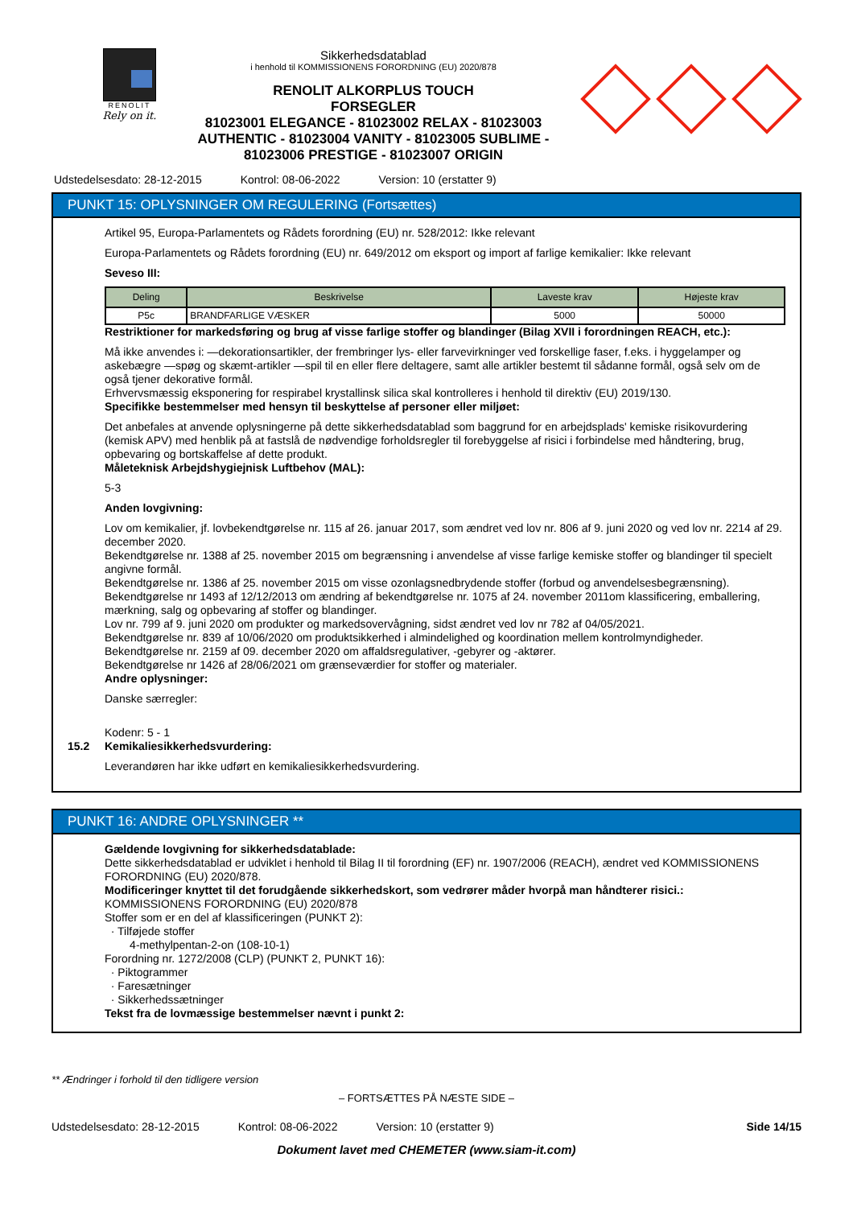RENOLIT
Rely on it.
Sikkerhedsdatablad
i henhold til KOMMISSIONENS FORORDNING (EU) 2020/878
RENOLIT ALKORPLUS TOUCH
FORSEGLER
81023001 ELEGANCE - 81023002 RELAX - 81023003
AUTHENTIC - 81023004 VANITY - 81023005 SUBLIME -
81023006 PRESTIGE - 81023007 ORIGIN
Udstedelsesdato: 28-12-2015 Kontrol: 08-06-2022 Version: 10 (erstatter 9)
PUNKT 15: OPLYSNINGER OM REGULERING (Fortsættes)
Artikel 95, Europa-Parlamentets og Rådets forordning (EU) nr. 528/2012: Ikke relevant
Europa-Parlamentets og Rådets forordning (EU) nr. 649/2012 om eksport og import af farlige kemikalier: Ikke relevant
Seveso III:
| Deling | Beskrivelse | Laveste krav | Højeste krav |
| --- | --- | --- | --- |
| P5c | BRANDFARLIGE VÆSKER | 5000 | 50000 |
Restriktioner for markedsføring og brug af visse farlige stoffer og blandinger (Bilag XVII i forordningen REACH, etc.):
Må ikke anvendes i: —dekorationsartikler, der frembringer lys- eller farvevirkninger ved forskellige faser, f.eks. i hyggelamper og askebægre —spøg og skæmt-artikler —spil til en eller flere deltagere, samt alle artikler bestemt til sådanne formål, også selv om de også tjener dekorative formål.
Erhvervsmæssig eksponering for respirabel krystallinsk silica skal kontrolleres i henhold til direktiv (EU) 2019/130.
Specifikke bestemmelser med hensyn til beskyttelse af personer eller miljøet:
Det anbefales at anvende oplysningerne på dette sikkerhedsdatablad som baggrund for en arbejdsplads' kemiske risikovurdering (kemisk APV) med henblik på at fastslå de nødvendige forholdsregler til forebyggelse af risici i forbindelse med håndtering, brug, opbevaring og bortskaffelse af dette produkt.
Måleteknisk Arbejdshygiejnisk Luftbehov (MAL):
5-3
Anden lovgivning:
Lov om kemikalier, jf. lovbekendtgørelse nr. 115 af 26. januar 2017, som ændret ved lov nr. 806 af 9. juni 2020 og ved lov nr. 2214 af 29. december 2020.
Bekendtgørelse nr. 1388 af 25. november 2015 om begrænsning i anvendelse af visse farlige kemiske stoffer og blandinger til specielt angivne formål.
Bekendtgørelse nr. 1386 af 25. november 2015 om visse ozonlagsnedbrydende stoffer (forbud og anvendelsesbegrænsning).
Bekendtgørelse nr 1493 af 12/12/2013 om ændring af bekendtgørelse nr. 1075 af 24. november 2011om klassificering, emballering, mærkning, salg og opbevaring af stoffer og blandinger.
Lov nr. 799 af 9. juni 2020 om produkter og markedsovervågning, sidst ændret ved lov nr 782 af 04/05/2021.
Bekendtgørelse nr. 839 af 10/06/2020 om produktsikkerhed i almindelighed og koordination mellem kontrolmyndigheder.
Bekendtgørelse nr. 2159 af 09. december 2020 om affaldsregulativer, -gebyrer og -aktører.
Bekendtgørelse nr 1426 af 28/06/2021 om grænseværdier for stoffer og materialer.
Andre oplysninger:
Danske særregler:
Kodenr: 5 - 1
15.2 Kemikaliesikkerhedsvurdering:
Leverandøren har ikke udført en kemikaliesikkerhedsvurdering.
PUNKT 16: ANDRE OPLYSNINGER **
Gældende lovgivning for sikkerhedsdatablade:
Dette sikkerhedsdatablad er udviklet i henhold til Bilag II til forordning (EF) nr. 1907/2006 (REACH), ændret ved KOMMISSIONENS FORORDNING (EU) 2020/878.
Modificeringer knyttet til det forudgående sikkerhedskort, som vedrører måder hvorpå man håndterer risici.:
KOMMISSIONENS FORORDNING (EU) 2020/878
Stoffer som er en del af klassificeringen (PUNKT 2):
· Tilføjede stoffer
4-methylpentan-2-on (108-10-1)
Forordning nr. 1272/2008 (CLP) (PUNKT 2, PUNKT 16):
· Piktogrammer
· Faresætninger
· Sikkerhedssætninger
Tekst fra de lovmæssige bestemmelser nævnt i punkt 2:
** Ændringer i forhold til den tidligere version
– FORTSÆTTES PÅ NÆSTE SIDE –
Udstedelsesdato: 28-12-2015 Kontrol: 08-06-2022 Version: 10 (erstatter 9) Side 14/15
Dokument lavet med CHEMETER (www.siam-it.com)